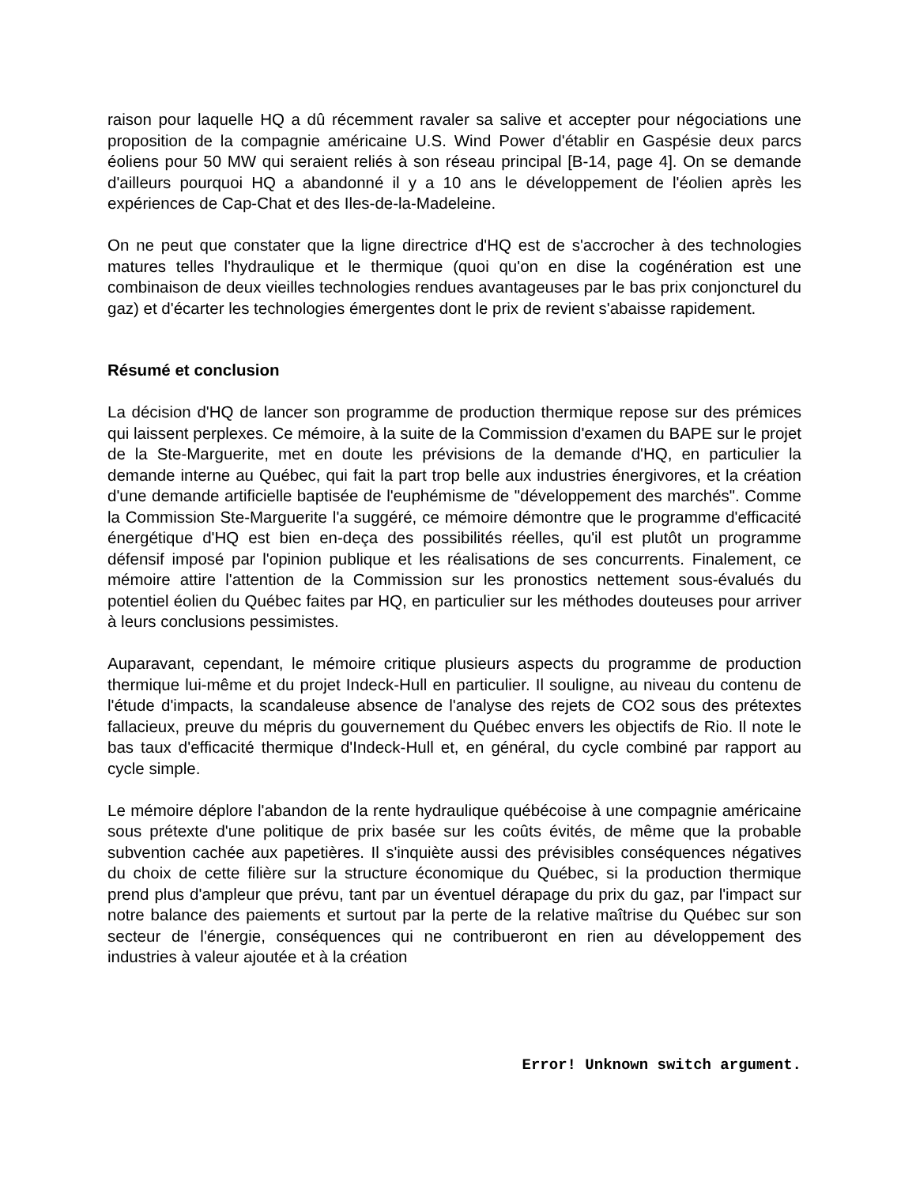raison pour laquelle HQ a dû récemment ravaler sa salive et accepter pour négociations une proposition de la compagnie américaine U.S. Wind Power d'établir en Gaspésie deux parcs éoliens pour 50 MW qui seraient reliés à son réseau principal [B-14, page 4]. On se demande d'ailleurs pourquoi HQ a abandonné il y a 10 ans le développement de l'éolien après les expériences de Cap-Chat et des Iles-de-la-Madeleine.
On ne peut que constater que la ligne directrice d'HQ est de s'accrocher à des technologies matures telles l'hydraulique et le thermique (quoi qu'on en dise la cogénération est une combinaison de deux vieilles technologies rendues avantageuses par le bas prix conjoncturel du gaz) et d'écarter les technologies émergentes dont le prix de revient s'abaisse rapidement.
Résumé et conclusion
La décision d'HQ de lancer son programme de production thermique repose sur des prémices qui laissent perplexes. Ce mémoire, à la suite de la Commission d'examen du BAPE sur le projet de la Ste-Marguerite, met en doute les prévisions de la demande d'HQ, en particulier la demande interne au Québec, qui fait la part trop belle aux industries énergivores, et la création d'une demande artificielle baptisée de l'euphémisme de "développement des marchés". Comme la Commission Ste-Marguerite l'a suggéré, ce mémoire démontre que le programme d'efficacité énergétique d'HQ est bien en-deça des possibilités réelles, qu'il est plutôt un programme défensif imposé par l'opinion publique et les réalisations de ses concurrents. Finalement, ce mémoire attire l'attention de la Commission sur les pronostics nettement sous-évalués du potentiel éolien du Québec faites par HQ, en particulier sur les méthodes douteuses pour arriver à leurs conclusions pessimistes.
Auparavant, cependant, le mémoire critique plusieurs aspects du programme de production thermique lui-même et du projet Indeck-Hull en particulier. Il souligne, au niveau du contenu de l'étude d'impacts, la scandaleuse absence de l'analyse des rejets de CO2 sous des prétextes fallacieux, preuve du mépris du gouvernement du Québec envers les objectifs de Rio. Il note le bas taux d'efficacité thermique d'Indeck-Hull et, en général, du cycle combiné par rapport au cycle simple.
Le mémoire déplore l'abandon de la rente hydraulique québécoise à une compagnie américaine sous prétexte d'une politique de prix basée sur les coûts évités, de même que la probable subvention cachée aux papetières. Il s'inquiète aussi des prévisibles conséquences négatives du choix de cette filière sur la structure économique du Québec, si la production thermique prend plus d'ampleur que prévu, tant par un éventuel dérapage du prix du gaz, par l'impact sur notre balance des paiements et surtout par la perte de la relative maîtrise du Québec sur son secteur de l'énergie, conséquences qui ne contribueront en rien au développement des industries à valeur ajoutée et à la création
Error! Unknown switch argument.